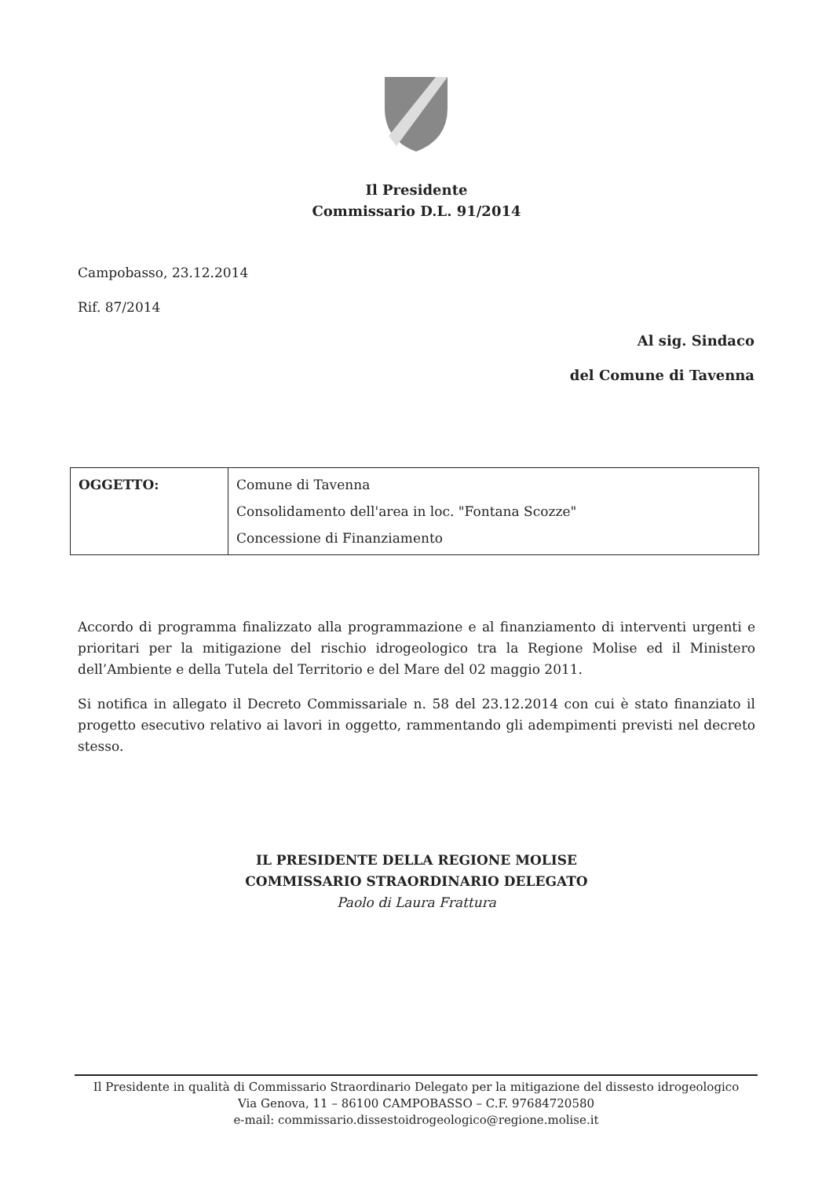Il Presidente
Commissario D.L. 91/2014
Campobasso, 23.12.2014
Rif. 87/2014
Al sig. Sindaco
del Comune di Tavenna
| OGGETTO: | Comune di Tavenna Consolidamento dell'area in loc. "Fontana Scozze" Concessione di Finanziamento |
Accordo di programma finalizzato alla programmazione e al finanziamento di interventi urgenti e prioritari per la mitigazione del rischio idrogeologico tra la Regione Molise ed il Ministero dell’Ambiente e della Tutela del Territorio e del Mare del 02 maggio 2011.
Si notifica in allegato il Decreto Commissariale n. 58 del 23.12.2014 con cui è stato finanziato il progetto esecutivo relativo ai lavori in oggetto, rammentando gli adempimenti previsti nel decreto stesso.
IL PRESIDENTE DELLA REGIONE MOLISE
COMMISSARIO STRAORDINARIO DELEGATO
Paolo di Laura Frattura
Il Presidente in qualità di Commissario Straordinario Delegato per la mitigazione del dissesto idrogeologico
Via Genova, 11 – 86100 CAMPOBASSO – C.F. 97684720580
e-mail: commissario.dissestoidrogeologico@regione.molise.it